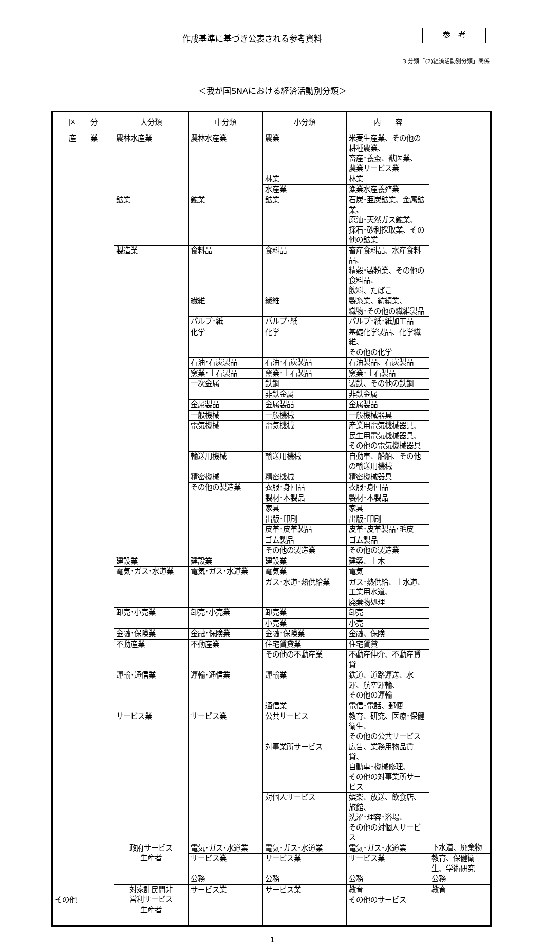作成基準に基づき公表される参考資料 参　考
3 分類「(2)経済活動別分類」関係
＜我が国SNAにおける経済活動別分類＞
| 区 分 | 大分類 | 中分類 | 小分類 | 内 容 | |
| --- | --- | --- | --- | --- | --- |
| 産 業 | 農林水産業 | 農林水産業 | 農業 | 米麦生産業、その他の耕種農業、 畜産･養蚕、獣医業、 農業サービス業 | |
| | | | 林業 | 林業 | |
| | | | 水産業 | 漁業水産養殖業 | |
| | 鉱業 | 鉱業 | 鉱業 | 石炭･亜炭鉱業、金属鉱業、 原油･天然ガス鉱業、 採石･砂利採取業、その他の鉱業 | |
| | 製造業 | 食料品 | 食料品 | 畜産食料品、水産食料品、 精穀･製粉業、その他の食料品、 飲料、たばこ | |
| | | 繊維 | 繊維 | 製糸業、紡績業、 織物･その他の繊維製品 | |
| | | パルプ･紙 | パルプ･紙 | パルプ･紙･紙加工品 | |
| | | 化学 | 化学 | 基礎化学製品、化学繊維、 その他の化学 | |
| | | 石油･石炭製品 | 石油･石炭製品 | 石油製品、石炭製品 | |
| | | 窯業･土石製品 | 窯業･土石製品 | 窯業･土石製品 | |
| | | 一次金属 | 鉄鋼 | 製鉄、その他の鉄鋼 | |
| | | | 非鉄金属 | 非鉄金属 | |
| | | 金属製品 | 金属製品 | 金属製品 | |
| | | 一般機械 | 一般機械 | 一般機械器具 | |
| | | 電気機械 | 電気機械 | 産業用電気機械器具、 民生用電気機械器具、 その他の電気機械器具 | |
| | | 輸送用機械 | 輸送用機械 | 自動車、船舶、その他の輸送用機械 | |
| | | 精密機械 | 精密機械 | 精密機械器具 | |
| | | その他の製造業 | 衣服･身回品 | 衣服･身回品 | |
| | | | 製材･木製品 | 製材･木製品 | |
| | | | 家具 | 家具 | |
| | | | 出版･印刷 | 出版･印刷 | |
| | | | 皮革･皮革製品 | 皮革･皮革製品･毛皮 | |
| | | | ゴム製品 | ゴム製品 | |
| | | | その他の製造業 | その他の製造業 | |
| | 建設業 | 建設業 | 建設業 | 建築、土木 | |
| | 電気･ガス･水道業 | 電気･ガス･水道業 | 電気業 | 電気 | |
| | | | ガス･水道･熱供給業 | ガス･熱供給、上水道、工業用水道、 廃棄物処理 | |
| | 卸売･小売業 | 卸売･小売業 | 卸売業 | 卸売 | |
| | | | 小売業 | 小売 | |
| | 金融･保険業 | 金融･保険業 | 金融･保険業 | 金融、保険 | |
| | 不動産業 | 不動産業 | 住宅賃貸業 | 住宅賃貸 | |
| | | | その他の不動産業 | 不動産仲介、不動産賃貸 | |
| | 運輸･通信業 | 運輸･通信業 | 運輸業 | 鉄道、道路運送、水運、航空運輸、 その他の運輸 | |
| | | | 通信業 | 電信･電話、郵便 | |
| | サービス業 | サービス業 | 公共サービス | 教育、研究、医療･保健衛生、 その他の公共サービス | |
| | | | 対事業所サービス | 広告、業務用物品賃貸、 自動車･機械修理、 その他の対事業所サービス | |
| | | | 対個人サービス | 娯楽、放送、飲食店、旅館、 洗濯･理容･浴場、 その他の対個人サービス | |
| | 政府サービス 生産者 | 電気･ガス･水道業 | 電気･ガス･水道業 | 電気･ガス･水道業 | 下水道、廃棄物 |
| | | サービス業 | サービス業 | サービス業 | 教育、保健衛生、学術研究 |
| | | 公務 | 公務 | 公務 | 公務 |
| | 対家計民間非 営利サービス 生産者 | サービス業 | サービス業 | 教育 | 教育 |
| その他 | | | | その他のサービス | |
1